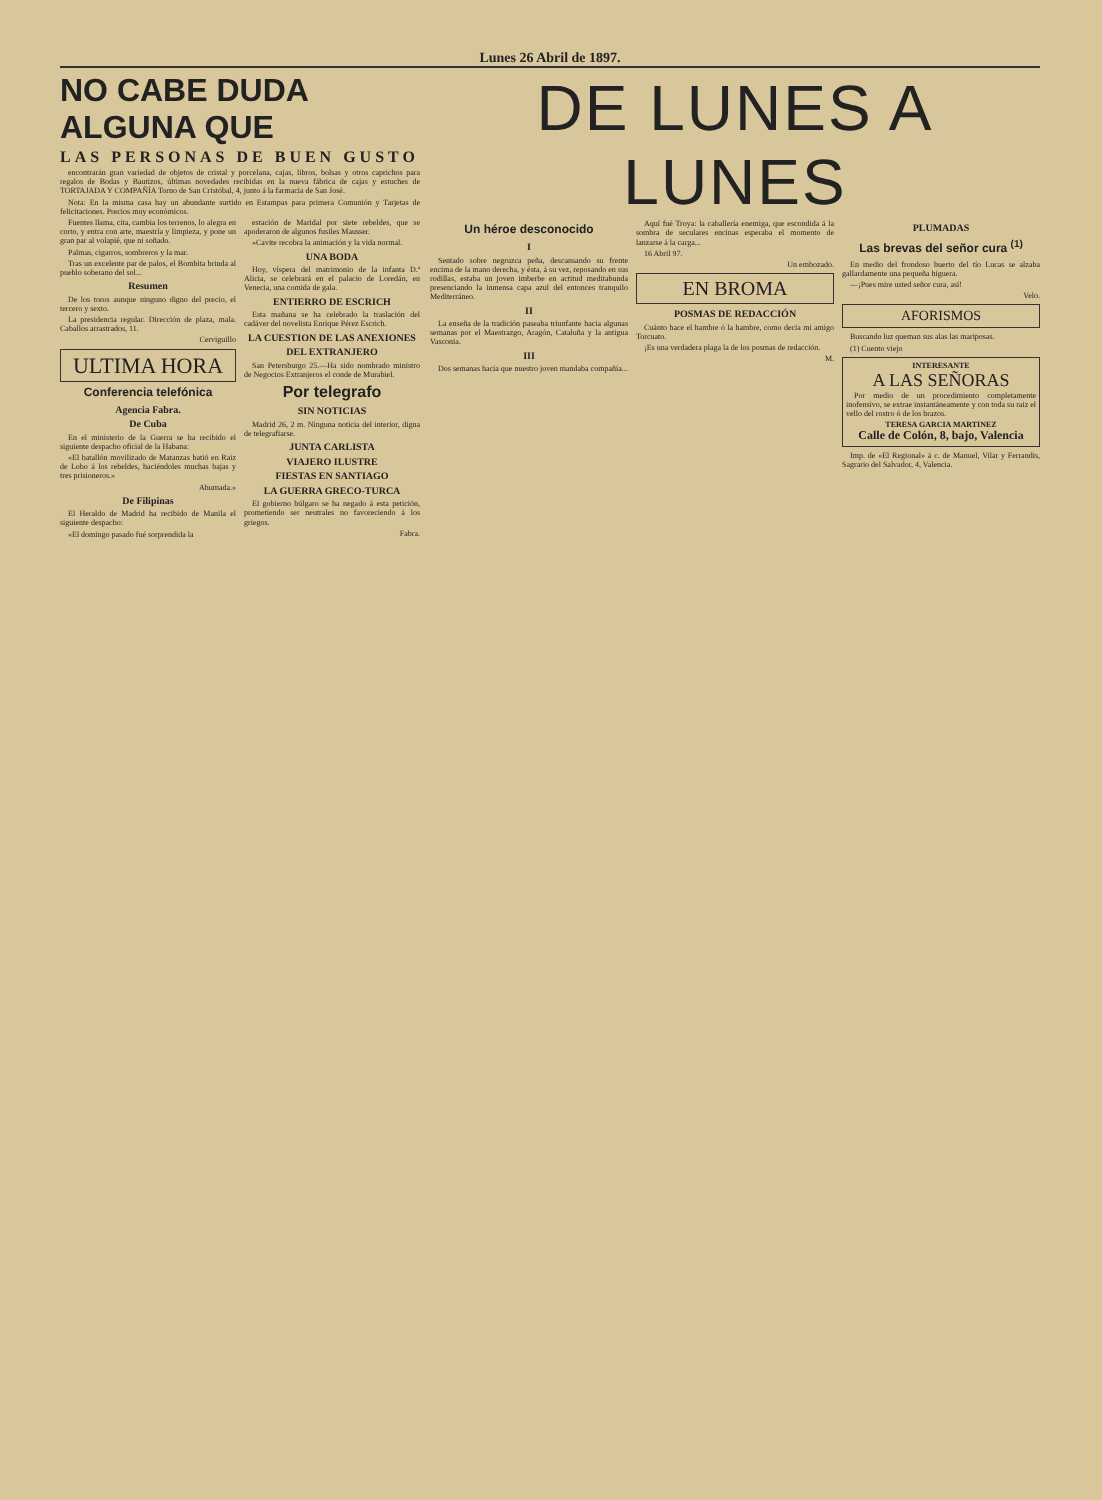Lunes 26 Abril de 1897.
NO CABE DUDA ALGUNA QUE
LAS PERSONAS DE BUEN GUSTO
encontrarán gran variedad de objetos de cristal y porcelana, cajas, libros, bolsas y otros caprichos para regalos de Bodas y Bautizos, últimas novedades recibidas en la nueva fábrica de cajas y estuches de TORTAJADA Y COMPAÑÍA Torno de San Cristóbal, 4, junto á la farmacia de San José.
Nota: En la misma casa hay un abundante surtido en Estampas para primera Comunión y Tarjetas de felicitaciones. Precios muy económicos.
Fuentes llama, cita, cambia los terrenos, lo alegra en corto, y entra con arte, maestría y limpieza, y pone un gran par al volapié, que ni soñado.
Palmas, cigarros, sombreros y la mar.
Tras un excelente par de palos, el Bombita brinda al pueblo soberano del sol...
Resumen
De los toros aunque ninguno digno del precio, el tercero y sexto.
La presidencia regular. Dirección de plaza, mala. Caballos arrastrados, 11.
Cerviguillo
ULTIMA HORA
Conferencia telefónica
Agencia Fabra.
De Cuba
En el ministerio de la Guerra se ha recibido el siguiente despacho oficial de la Habana:
«El batallón movilizado de Matanzas batió en Raiz de Lobo á los rebeldes, haciéndoles muchas bajas y tres prisioneros.»
Ahumada.»
De Filipinas
El Heraldo de Madrid ha recibido de Manila el siguiente despacho:
«El domingo pasado fué sorprendida la
estación de Maridal por siete rebeldes, que se apoderaron de algunos fusiles Mausser.
»Cavite recobra la animación y la vida normal.
UNA BODA
Hoy, víspera del matrimonio de la infanta D.ª Alicia, se celebrará en el palacio de Loredán, en Venecia, una comida de gala.
ENTIERRO DE ESCRICH
Esta mañana se ha celebrado la traslación del cadáver del novelista Enrique Pérez Escrich.
LA CUESTION DE LAS ANEXIONES
DEL EXTRANJERO
San Petersburgo 25.—Ha sido nombrado ministro de Negocios Extranjeros el conde de Murabiel.
Por telegrafo
SIN NOTICIAS
Madrid 26, 2 m. Ninguna noticia del interior, digna de telegrafiarse.
JUNTA CARLISTA
VIAJERO ILUSTRE
FIESTAS EN SANTIAGO
LA GUERRA GRECO-TURCA
El gobierno búlgaro se ha negado á esta petición, prometiendo ser neutrales no favoreciendo á los griegos.
Fabra.
DE LUNES A LUNES
Un héroe desconocido
I
Sentado sobre negruzca peña, descansando su frente encima de la mano derecha, y ésta, á su vez, reposando en sus rodillas, estaba un joven imberbe en actitud meditabunda presenciando la inmensa capa azul del entonces tranquilo Mediterráneo.
II
La enseña de la tradición paseaba triunfante hacia algunas semanas por el Maestrazgo, Aragón, Cataluña y la antigua Vasconia.
III
Dos semanas hacía que nuestro joven mandaba compañía...
Aquí fué Troya: la caballería enemiga, que escondida á la sombra de seculares encinas esperaba el momento de lanzarse á la carga...
16 Abril 97.
Un embozado.
EN BROMA
POSMAS DE REDACCIÓN
Cuánto hace el hambre ó la hambre, como decía mi amigo Torcuato.
¡Es una verdadera plaga la de los posmas de redacción.
M.
PLUMADAS
Las brevas del señor cura <sup>(1)</sup>
En medio del frondoso huerto del tío Lucas se alzaba gallardamente una pequeña higuera.
—¡Pues mire usted señor cura, así!
Velo.
AFORISMOS
Buscando luz queman sus alas las mariposas.
(1) Cuento viejo
INTERESANTE
A LAS SEÑORAS
Por medio de un procedimiento completamente inofensivo, se extrae instantáneamente y con toda su raiz el vello del rostro ó de los brazos.
TERESA GARCIA MARTINEZ
Calle de Colón, 8, bajo, Valencia
Imp. de «El Regional» á c. de Manuel, Vilar y Ferrandis, Sagrario del Salvador, 4, Valencia.